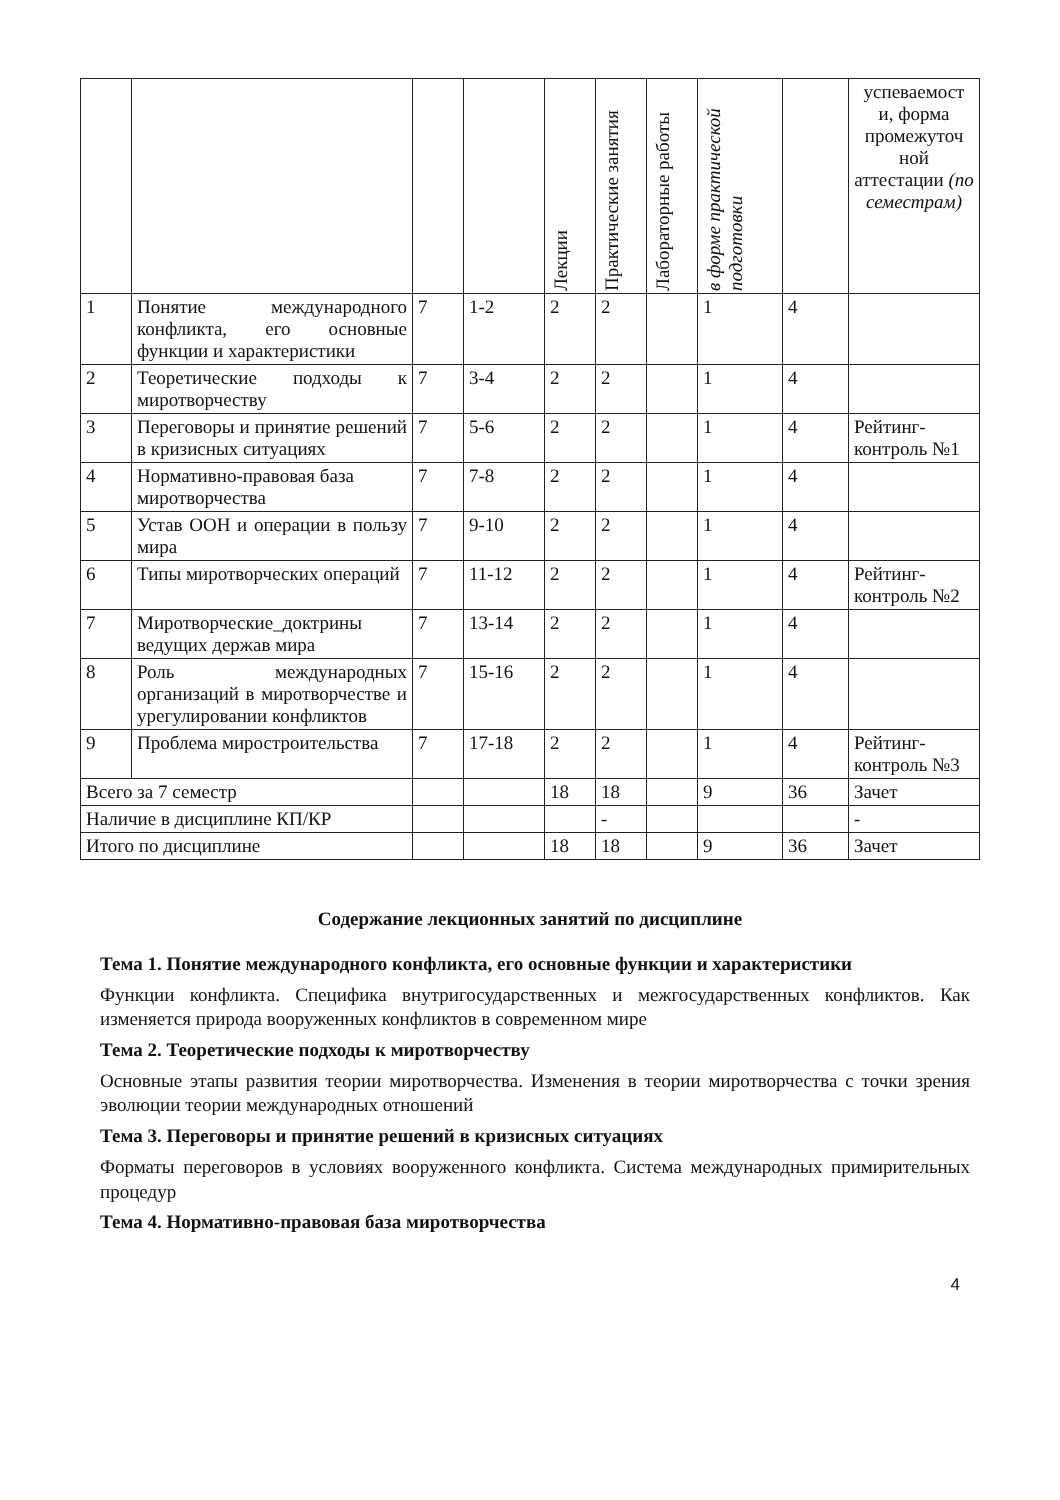| | | | | Лекции | Практические занятия | Лабораторные работы | в форме практической подготовки | | успеваемост и, форма промежуточ ной аттестации (по семестрам) |
| --- | --- | --- | --- | --- | --- | --- | --- | --- | --- |
| 1 | Понятие международного конфликта, его основные функции и характеристики | 7 | 1-2 | 2 | 2 | | 1 | 4 | |
| 2 | Теоретические подходы к миротворчеству | 7 | 3-4 | 2 | 2 | | 1 | 4 | |
| 3 | Переговоры и принятие решений в кризисных ситуациях | 7 | 5-6 | 2 | 2 | | 1 | 4 | Рейтинг-контроль №1 |
| 4 | Нормативно-правовая база миротворчества | 7 | 7-8 | 2 | 2 | | 1 | 4 | |
| 5 | Устав ООН и операции в пользу мира | 7 | 9-10 | 2 | 2 | | 1 | 4 | |
| 6 | Типы миротворческих операций | 7 | 11-12 | 2 | 2 | | 1 | 4 | Рейтинг-контроль №2 |
| 7 | Миротворческие_доктрины ведущих держав мира | 7 | 13-14 | 2 | 2 | | 1 | 4 | |
| 8 | Роль международных организаций в миротворчестве и урегулировании конфликтов | 7 | 15-16 | 2 | 2 | | 1 | 4 | |
| 9 | Проблема миростроительства | 7 | 17-18 | 2 | 2 | | 1 | 4 | Рейтинг-контроль №3 |
| Всего за 7 семестр | | | | 18 | 18 | | 9 | 36 | Зачет |
| Наличие в дисциплине КП/КР | | | | | - | | | | - |
| Итого по дисциплине | | | | 18 | 18 | | 9 | 36 | Зачет |
Содержание лекционных занятий по дисциплине
Тема 1. Понятие международного конфликта, его основные функции и характеристики
Функции конфликта. Специфика внутригосударственных и межгосударственных конфликтов. Как изменяется природа вооруженных конфликтов в современном мире
Тема 2. Теоретические подходы к миротворчеству
Основные этапы развития теории миротворчества. Изменения в теории миротворчества с точки зрения эволюции теории международных отношений
Тема 3. Переговоры и принятие решений в кризисных ситуациях
Форматы переговоров в условиях вооруженного конфликта. Система международных примирительных процедур
Тема 4. Нормативно-правовая база миротворчества
4